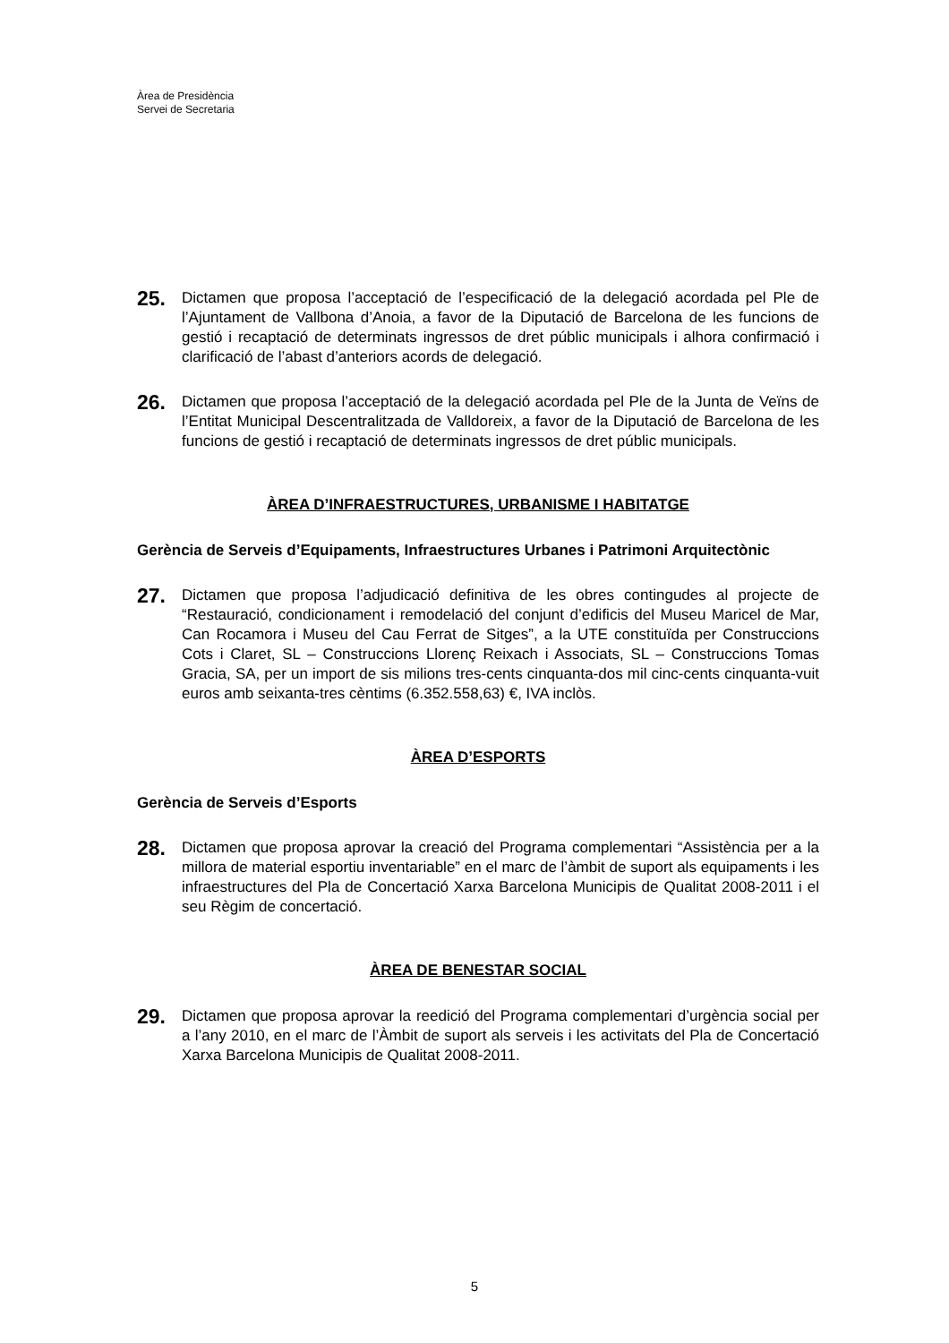Àrea de Presidència
Servei de Secretaria
25.
Dictamen que proposa l’acceptació de l’especificació de la delegació acordada pel Ple de l’Ajuntament de Vallbona d’Anoia, a favor de la Diputació de Barcelona de les funcions de gestió i recaptació de determinats ingressos de dret públic municipals i alhora confirmació i clarificació de l’abast d’anteriors acords de delegació.
26.
Dictamen que proposa l’acceptació de la delegació acordada pel Ple de la Junta de Veïns de l’Entitat Municipal Descentralitzada de Valldoreix, a favor de la Diputació de Barcelona de les funcions de gestió i recaptació de determinats ingressos de dret públic municipals.
ÀREA D’INFRAESTRUCTURES, URBANISME I HABITATGE
Gerència de Serveis d’Equipaments, Infraestructures Urbanes i Patrimoni Arquitectònic
27.
Dictamen que proposa l’adjudicació definitiva de les obres contingudes al projecte de “Restauració, condicionament i remodelació del conjunt d’edificis del Museu Maricel de Mar, Can Rocamora i Museu del Cau Ferrat de Sitges”, a la UTE constituïda per Construccions Cots i Claret, SL – Construccions Llorenç Reixach i Associats, SL – Construccions Tomas Gracia, SA, per un import de sis milions tres-cents cinquanta-dos mil cinc-cents cinquanta-vuit euros amb seixanta-tres cèntims (6.352.558,63) €, IVA inclòs.
ÀREA D’ESPORTS
Gerència de Serveis d’Esports
28.
Dictamen que proposa aprovar la creació del Programa complementari “Assistència per a la millora de material esportiu inventariable” en el marc de l’àmbit de suport als equipaments i les infraestructures del Pla de Concertació Xarxa Barcelona Municipis de Qualitat 2008-2011 i el seu Règim de concertació.
ÀREA DE BENESTAR SOCIAL
29.
Dictamen que proposa aprovar la reedició del Programa complementari d’urgència social per a l’any 2010, en el marc de l’Àmbit de suport als serveis i les activitats del Pla de Concertació Xarxa Barcelona Municipis de Qualitat 2008-2011.
5